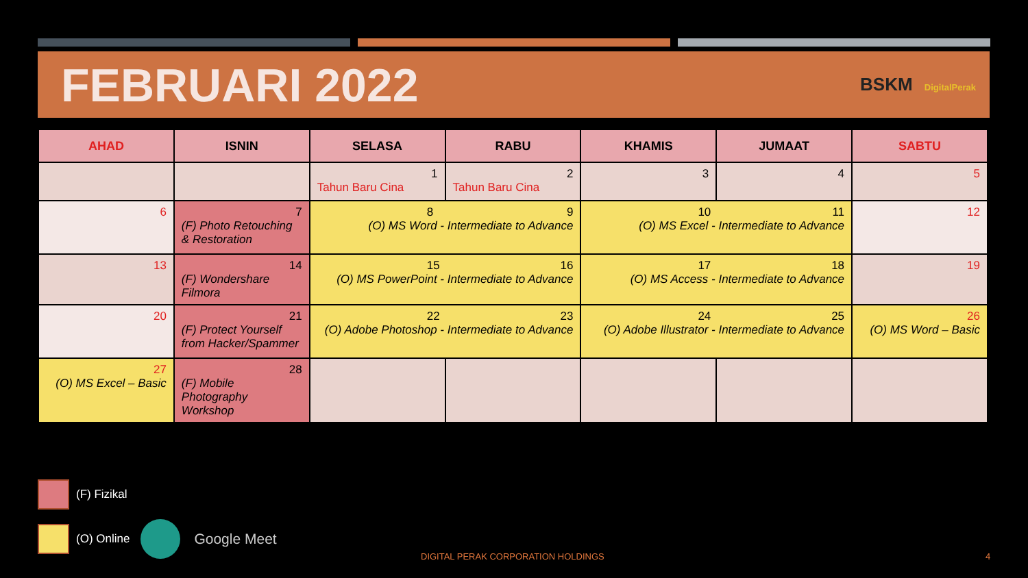FEBRUARI 2022
BSKM DigitalPerak
| AHAD | ISNIN | SELASA | RABU | KHAMIS | JUMAAT | SABTU |
| --- | --- | --- | --- | --- | --- | --- |
| | | 1 Tahun Baru Cina | 2 Tahun Baru Cina | 3 | 4 | 5 |
| 6 | 7 (F) Photo Retouching & Restoration | 8 9 (O) MS Word - Intermediate to Advance | | 10 11 (O) MS Excel - Intermediate to Advance | | 12 |
| 13 | 14 (F) Wondershare Filmora | 15 16 (O) MS PowerPoint - Intermediate to Advance | | 17 18 (O) MS Access - Intermediate to Advance | | 19 |
| 20 | 21 (F) Protect Yourself from Hacker/Spammer | 22 23 (O) Adobe Photoshop - Intermediate to Advance | | 24 25 (O) Adobe Illustrator - Intermediate to Advance | | 26 (O) MS Word – Basic |
| 27 (O) MS Excel – Basic | 28 (F) Mobile Photography Workshop | | | | | |
(F) Fizikal
(O) Online
Google Meet
DIGITAL PERAK CORPORATION HOLDINGS
4